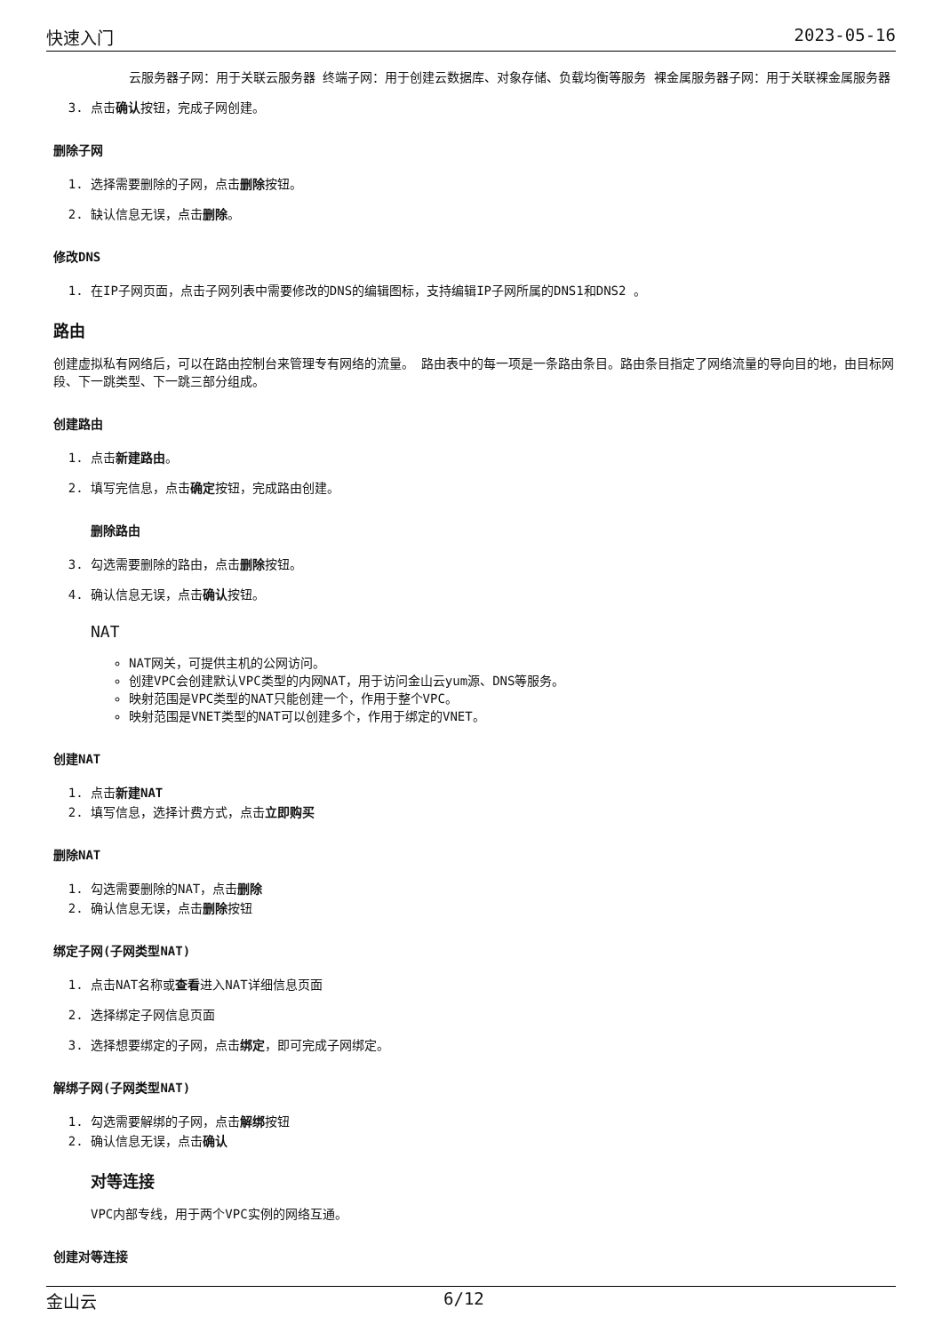快速入门 2023-05-16
云服务器子网：用于关联云服务器 终端子网：用于创建云数据库、对象存储、负载均衡等服务 裸金属服务器子网：用于关联裸金属服务器
3. 点击确认按钮，完成子网创建。
删除子网
1. 选择需要删除的子网，点击删除按钮。
2. 缺认信息无误，点击删除。
修改DNS
1. 在IP子网页面，点击子网列表中需要修改的DNS的编辑图标，支持编辑IP子网所属的DNS1和DNS2 。
路由
创建虚拟私有网络后，可以在路由控制台来管理专有网络的流量。 路由表中的每一项是一条路由条目。路由条目指定了网络流量的导向目的地，由目标网段、下一跳类型、下一跳三部分组成。
创建路由
1. 点击新建路由。
2. 填写完信息，点击确定按钮，完成路由创建。
删除路由
3. 勾选需要删除的路由，点击删除按钮。
4. 确认信息无误，点击确认按钮。
NAT
NAT网关，可提供主机的公网访问。
创建VPC会创建默认VPC类型的内网NAT，用于访问金山云yum源、DNS等服务。
映射范围是VPC类型的NAT只能创建一个，作用于整个VPC。
映射范围是VNET类型的NAT可以创建多个，作用于绑定的VNET。
创建NAT
1. 点击新建NAT
2. 填写信息，选择计费方式，点击立即购买
删除NAT
1. 勾选需要删除的NAT，点击删除
2. 确认信息无误，点击删除按钮
绑定子网(子网类型NAT)
1. 点击NAT名称或查看进入NAT详细信息页面
2. 选择绑定子网信息页面
3. 选择想要绑定的子网，点击绑定，即可完成子网绑定。
解绑子网(子网类型NAT)
1. 勾选需要解绑的子网，点击解绑按钮
2. 确认信息无误，点击确认
对等连接
VPC内部专线，用于两个VPC实例的网络互通。
创建对等连接
金山云 6/12